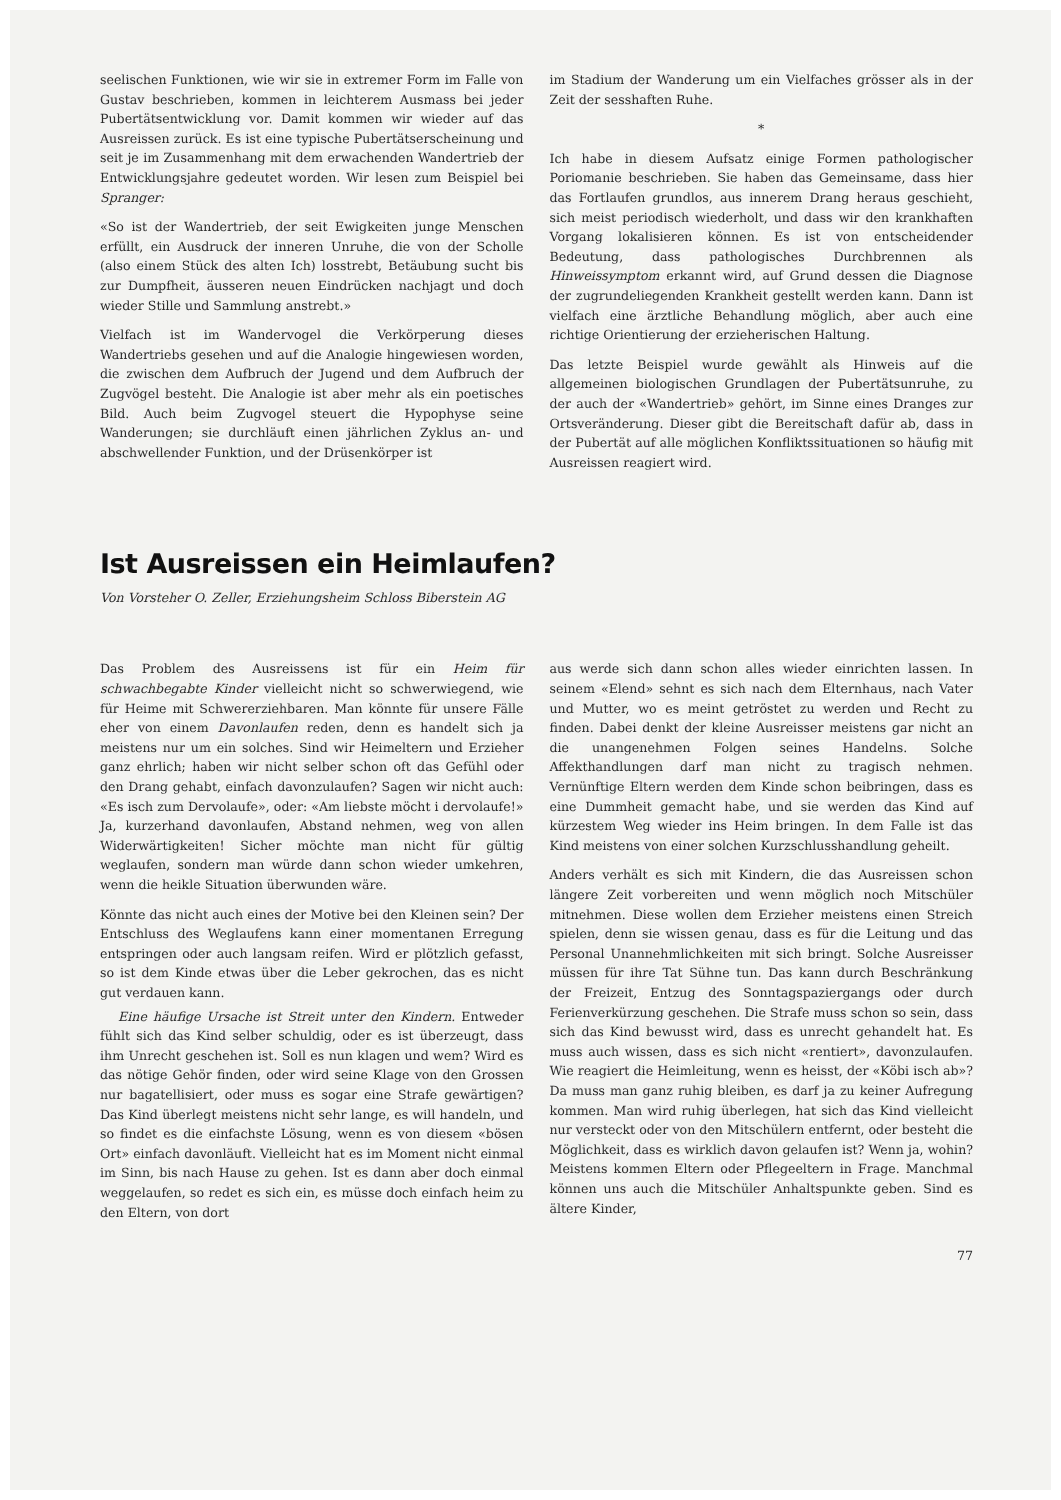seelischen Funktionen, wie wir sie in extremer Form im Falle von Gustav beschrieben, kommen in leichterem Ausmass bei jeder Pubertätsentwicklung vor. Damit kommen wir wieder auf das Ausreissen zurück. Es ist eine typische Pubertätserscheinung und seit je im Zusammenhang mit dem erwachenden Wandertrieb der Entwicklungsjahre gedeutet worden. Wir lesen zum Beispiel bei Spranger:
«So ist der Wandertrieb, der seit Ewigkeiten junge Menschen erfüllt, ein Ausdruck der inneren Unruhe, die von der Scholle (also einem Stück des alten Ich) losstrebt, Betäubung sucht bis zur Dumpfheit, äusseren neuen Eindrücken nachjagt und doch wieder Stille und Sammlung anstrebt.»
Vielfach ist im Wandervogel die Verkörperung dieses Wandertriebs gesehen und auf die Analogie hingewiesen worden, die zwischen dem Aufbruch der Jugend und dem Aufbruch der Zugvögel besteht. Die Analogie ist aber mehr als ein poetisches Bild. Auch beim Zugvogel steuert die Hypophyse seine Wanderungen; sie durchläuft einen jährlichen Zyklus an- und abschwellender Funktion, und der Drüsenkörper ist
im Stadium der Wanderung um ein Vielfaches grösser als in der Zeit der sesshaften Ruhe.
*
Ich habe in diesem Aufsatz einige Formen pathologischer Poriomanie beschrieben. Sie haben das Gemeinsame, dass hier das Fortlaufen grundlos, aus innerem Drang heraus geschieht, sich meist periodisch wiederholt, und dass wir den krankhaften Vorgang lokalisieren können. Es ist von entscheidender Bedeutung, dass pathologisches Durchbrennen als Hinweissymptom erkannt wird, auf Grund dessen die Diagnose der zugrundeliegenden Krankheit gestellt werden kann. Dann ist vielfach eine ärztliche Behandlung möglich, aber auch eine richtige Orientierung der erzieherischen Haltung.
Das letzte Beispiel wurde gewählt als Hinweis auf die allgemeinen biologischen Grundlagen der Pubertätsunruhe, zu der auch der «Wandertrieb» gehört, im Sinne eines Dranges zur Ortsveränderung. Dieser gibt die Bereitschaft dafür ab, dass in der Pubertät auf alle möglichen Konfliktssituationen so häufig mit Ausreissen reagiert wird.
Ist Ausreissen ein Heimlaufen?
Von Vorsteher O. Zeller, Erziehungsheim Schloss Biberstein AG
Das Problem des Ausreissens ist für ein Heim für schwachbegabte Kinder vielleicht nicht so schwerwiegend, wie für Heime mit Schwererziehbaren. Man könnte für unsere Fälle eher von einem Davonlaufen reden, denn es handelt sich ja meistens nur um ein solches. Sind wir Heimeltern und Erzieher ganz ehrlich; haben wir nicht selber schon oft das Gefühl oder den Drang gehabt, einfach davonzulaufen? Sagen wir nicht auch: «Es isch zum Dervolaufe», oder: «Am liebste möcht i dervolaufe!» Ja, kurzerhand davonlaufen, Abstand nehmen, weg von allen Widerwärtigkeiten! Sicher möchte man nicht für gültig weglaufen, sondern man würde dann schon wieder umkehren, wenn die heikle Situation überwunden wäre.
Könnte das nicht auch eines der Motive bei den Kleinen sein? Der Entschluss des Weglaufens kann einer momentanen Erregung entspringen oder auch langsam reifen. Wird er plötzlich gefasst, so ist dem Kinde etwas über die Leber gekrochen, das es nicht gut verdauen kann.
Eine häufige Ursache ist Streit unter den Kindern. Entweder fühlt sich das Kind selber schuldig, oder es ist überzeugt, dass ihm Unrecht geschehen ist. Soll es nun klagen und wem? Wird es das nötige Gehör finden, oder wird seine Klage von den Grossen nur bagatellisiert, oder muss es sogar eine Strafe gewärtigen? Das Kind überlegt meistens nicht sehr lange, es will handeln, und so findet es die einfachste Lösung, wenn es von diesem «bösen Ort» einfach davonläuft. Vielleicht hat es im Moment nicht einmal im Sinn, bis nach Hause zu gehen. Ist es dann aber doch einmal weggelaufen, so redet es sich ein, es müsse doch einfach heim zu den Eltern, von dort
aus werde sich dann schon alles wieder einrichten lassen. In seinem «Elend» sehnt es sich nach dem Elternhaus, nach Vater und Mutter, wo es meint getröstet zu werden und Recht zu finden. Dabei denkt der kleine Ausreisser meistens gar nicht an die unangenehmen Folgen seines Handelns. Solche Affekthandlungen darf man nicht zu tragisch nehmen. Vernünftige Eltern werden dem Kinde schon beibringen, dass es eine Dummheit gemacht habe, und sie werden das Kind auf kürzestem Weg wieder ins Heim bringen. In dem Falle ist das Kind meistens von einer solchen Kurzschlusshandlung geheilt.
Anders verhält es sich mit Kindern, die das Ausreissen schon längere Zeit vorbereiten und wenn möglich noch Mitschüler mitnehmen. Diese wollen dem Erzieher meistens einen Streich spielen, denn sie wissen genau, dass es für die Leitung und das Personal Unannehmlichkeiten mit sich bringt. Solche Ausreisser müssen für ihre Tat Sühne tun. Das kann durch Beschränkung der Freizeit, Entzug des Sonntagspaziergangs oder durch Ferienverkürzung geschehen. Die Strafe muss schon so sein, dass sich das Kind bewusst wird, dass es unrecht gehandelt hat. Es muss auch wissen, dass es sich nicht «rentiert», davonzulaufen. Wie reagiert die Heimleitung, wenn es heisst, der «Köbi isch ab»? Da muss man ganz ruhig bleiben, es darf ja zu keiner Aufregung kommen. Man wird ruhig überlegen, hat sich das Kind vielleicht nur versteckt oder von den Mitschülern entfernt, oder besteht die Möglichkeit, dass es wirklich davon gelaufen ist? Wenn ja, wohin? Meistens kommen Eltern oder Pflegeeltern in Frage. Manchmal können uns auch die Mitschüler Anhaltspunkte geben. Sind es ältere Kinder,
77